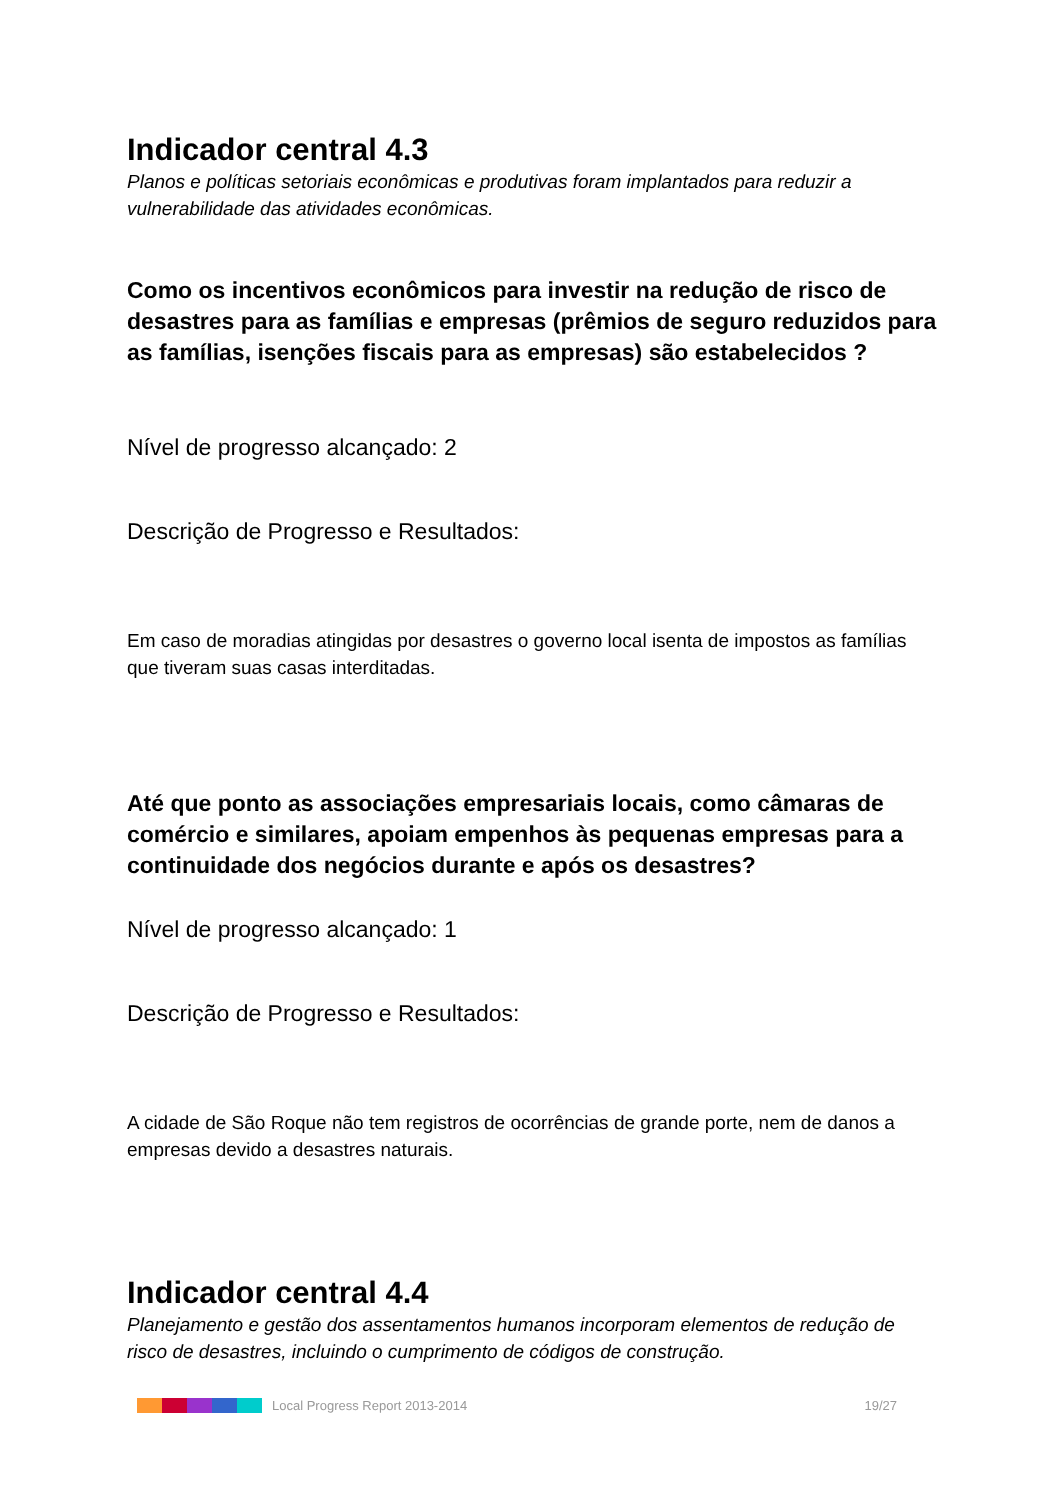Indicador central 4.3
Planos e políticas setoriais econômicas e produtivas foram implantados para reduzir a vulnerabilidade das atividades econômicas.
Como os incentivos econômicos para investir na redução de risco de desastres para as famílias e empresas (prêmios de seguro reduzidos para as famílias, isenções fiscais para as empresas) são estabelecidos ?
Nível de progresso alcançado: 2
Descrição de Progresso e Resultados:
Em caso de moradias atingidas por desastres o governo local isenta de impostos as famílias que tiveram suas casas interditadas.
Até que ponto as associações empresariais locais, como câmaras de comércio e similares, apoiam empenhos às pequenas empresas para a continuidade dos negócios durante e após os desastres?
Nível de progresso alcançado: 1
Descrição de Progresso e Resultados:
A cidade de São Roque não tem registros de ocorrências de grande porte, nem de danos a empresas devido a desastres naturais.
Indicador central 4.4
Planejamento e gestão dos assentamentos humanos incorporam elementos de redução de risco de desastres, incluindo o cumprimento de códigos de construção.
Local Progress Report 2013-2014 19/27